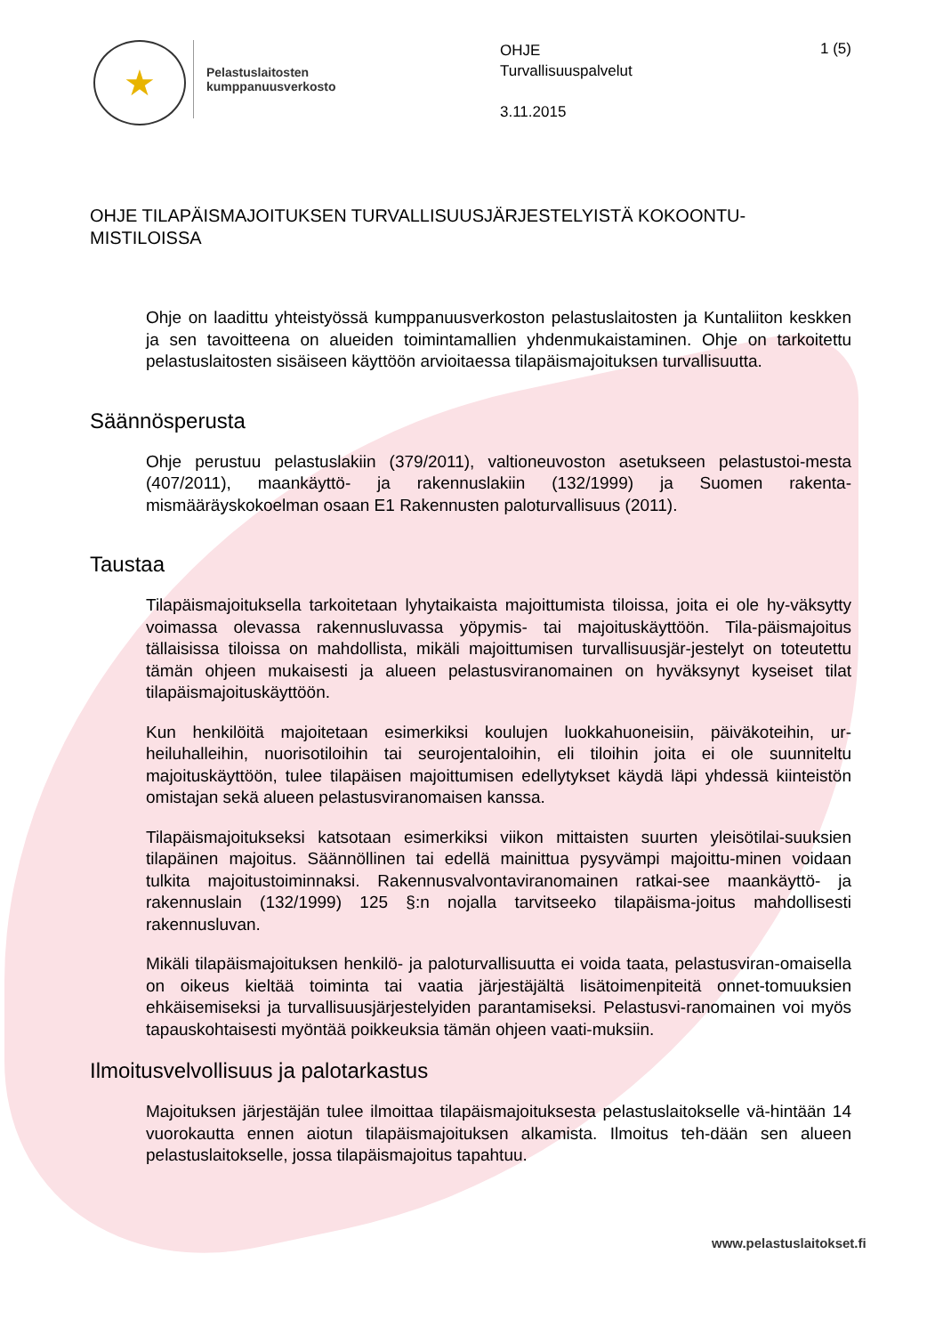★
Pelastuslaitosten
kumppanuusverkosto
OHJE
Turvallisuuspalvelut
3.11.2015
1 (5)
OHJE TILAPÄISMAJOITUKSEN TURVALLISUUSJÄRJESTELYISTÄ KOKOONTU-MISTILOISSA
Ohje on laadittu yhteistyössä kumppanuusverkoston pelastuslaitosten ja Kuntaliiton keskken ja sen tavoitteena on alueiden toimintamallien yhdenmukaistaminen. Ohje on tarkoitettu pelastuslaitosten sisäiseen käyttöön arvioitaessa tilapäismajoituksen turvallisuutta.
Säännösperusta
Ohje perustuu pelastuslakiin (379/2011), valtioneuvoston asetukseen pelastustoi-mesta (407/2011), maankäyttö- ja rakennuslakiin (132/1999) ja Suomen rakenta-mismääräyskokoelman osaan E1 Rakennusten paloturvallisuus (2011).
Taustaa
Tilapäismajoituksella tarkoitetaan lyhytaikaista majoittumista tiloissa, joita ei ole hy-väksytty voimassa olevassa rakennusluvassa yöpymis- tai majoituskäyttöön. Tila-päismajoitus tällaisissa tiloissa on mahdollista, mikäli majoittumisen turvallisuusjär-jestelyt on toteutettu tämän ohjeen mukaisesti ja alueen pelastusviranomainen on hyväksynyt kyseiset tilat tilapäismajoituskäyttöön.
Kun henkilöitä majoitetaan esimerkiksi koulujen luokkahuoneisiin, päiväkoteihin, ur-heiluhalleihin, nuorisotiloihin tai seurojentaloihin, eli tiloihin joita ei ole suunniteltu majoituskäyttöön, tulee tilapäisen majoittumisen edellytykset käydä läpi yhdessä kiinteistön omistajan sekä alueen pelastusviranomaisen kanssa.
Tilapäismajoitukseksi katsotaan esimerkiksi viikon mittaisten suurten yleisötilai-suuksien tilapäinen majoitus. Säännöllinen tai edellä mainittua pysyvämpi majoittu-minen voidaan tulkita majoitustoiminnaksi. Rakennusvalvontaviranomainen ratkai-see maankäyttö- ja rakennuslain (132/1999) 125 §:n nojalla tarvitseeko tilapäisma-joitus mahdollisesti rakennusluvan.
Mikäli tilapäismajoituksen henkilö- ja paloturvallisuutta ei voida taata, pelastusviran-omaisella on oikeus kieltää toiminta tai vaatia järjestäjältä lisätoimenpiteitä onnet-tomuuksien ehkäisemiseksi ja turvallisuusjärjestelyiden parantamiseksi. Pelastusvi-ranomainen voi myös tapauskohtaisesti myöntää poikkeuksia tämän ohjeen vaati-muksiin.
Ilmoitusvelvollisuus ja palotarkastus
Majoituksen järjestäjän tulee ilmoittaa tilapäismajoituksesta pelastuslaitokselle vä-hintään 14 vuorokautta ennen aiotun tilapäismajoituksen alkamista. Ilmoitus teh-dään sen alueen pelastuslaitokselle, jossa tilapäismajoitus tapahtuu.
www.pelastuslaitokset.fi